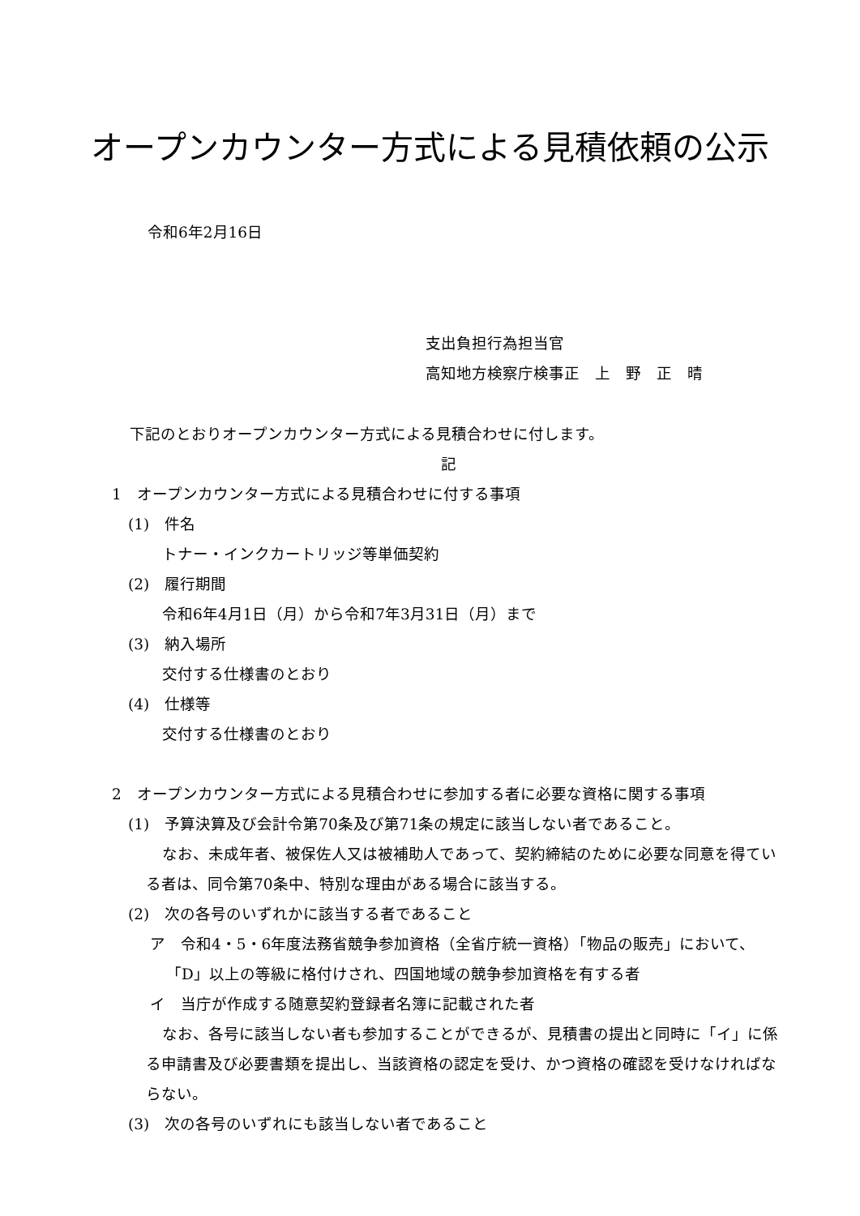オープンカウンター方式による見積依頼の公示
令和6年2月16日
支出負担行為担当官
高知地方検察庁検事正　上　野　正　晴
下記のとおりオープンカウンター方式による見積合わせに付します。
記
1　オープンカウンター方式による見積合わせに付する事項
(1)　件名
トナー・インクカートリッジ等単価契約
(2)　履行期間
令和6年4月1日（月）から令和7年3月31日（月）まで
(3)　納入場所
交付する仕様書のとおり
(4)　仕様等
交付する仕様書のとおり
2　オープンカウンター方式による見積合わせに参加する者に必要な資格に関する事項
(1)　予算決算及び会計令第70条及び第71条の規定に該当しない者であること。
なお、未成年者、被保佐人又は被補助人であって、契約締結のために必要な同意を得ている者は、同令第70条中、特別な理由がある場合に該当する。
(2)　次の各号のいずれかに該当する者であること
ア　令和4・5・6年度法務省競争参加資格（全省庁統一資格）「物品の販売」において、「D」以上の等級に格付けされ、四国地域の競争参加資格を有する者
イ　当庁が作成する随意契約登録者名簿に記載された者
なお、各号に該当しない者も参加することができるが、見積書の提出と同時に「イ」に係る申請書及び必要書類を提出し、当該資格の認定を受け、かつ資格の確認を受けなければならない。
(3)　次の各号のいずれにも該当しない者であること